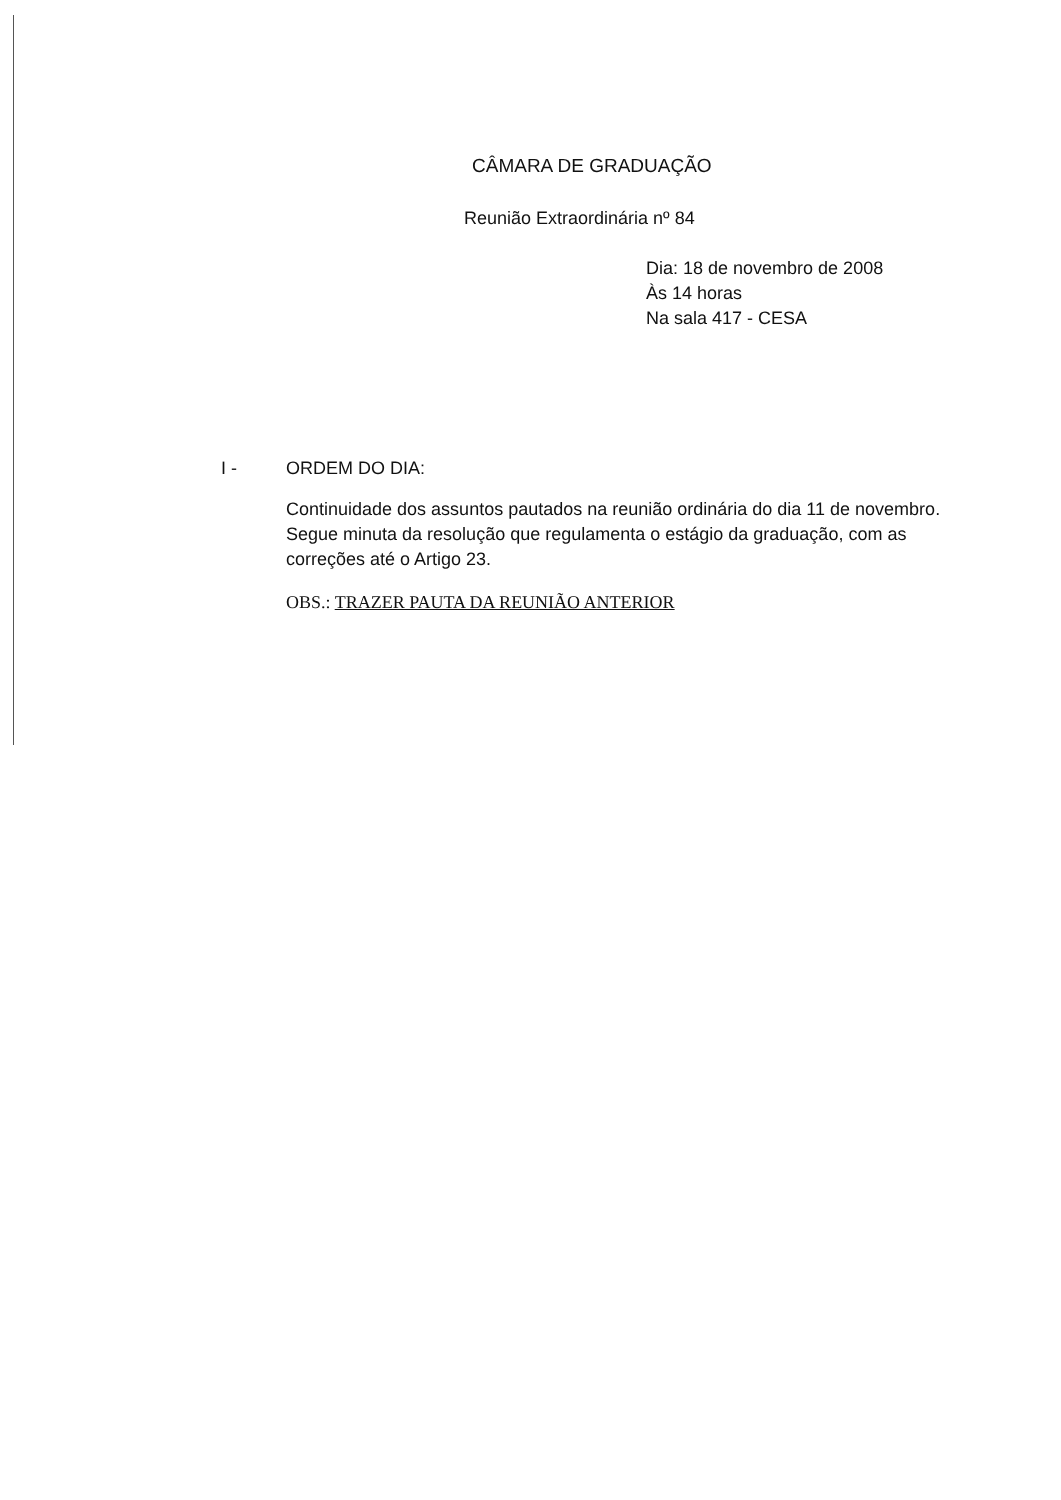CÂMARA DE GRADUAÇÃO
Reunião Extraordinária nº 84
Dia: 18 de novembro de 2008
Às 14 horas
Na sala 417 - CESA
I - ORDEM DO DIA:
Continuidade dos assuntos pautados na reunião ordinária do dia 11 de novembro. Segue minuta da resolução que regulamenta o estágio da graduação, com as correções até o Artigo 23.
OBS.: TRAZER PAUTA DA REUNIÃO ANTERIOR